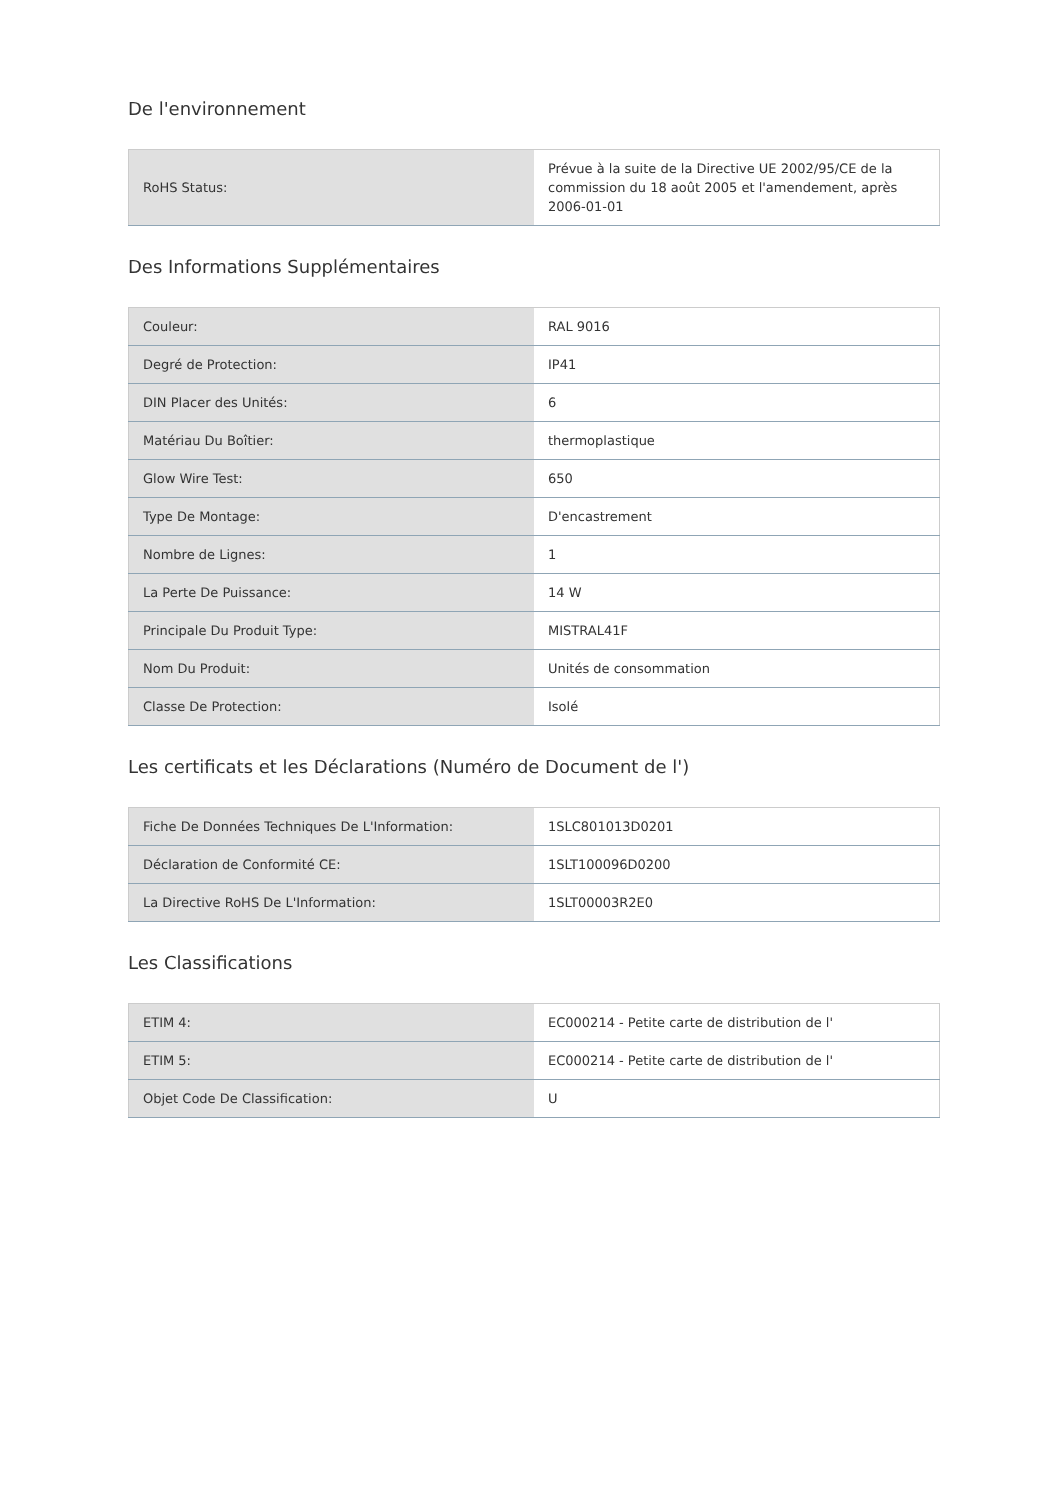De l'environnement
| RoHS Status: | Prévue à la suite de la Directive UE 2002/95/CE de la commission du 18 août 2005 et l'amendement, après 2006-01-01 |
Des Informations Supplémentaires
| Couleur: | RAL 9016 |
| Degré de Protection: | IP41 |
| DIN Placer des Unités: | 6 |
| Matériau Du Boîtier: | thermoplastique |
| Glow Wire Test: | 650 |
| Type De Montage: | D'encastrement |
| Nombre de Lignes: | 1 |
| La Perte De Puissance: | 14 W |
| Principale Du Produit Type: | MISTRAL41F |
| Nom Du Produit: | Unités de consommation |
| Classe De Protection: | Isolé |
Les certificats et les Déclarations (Numéro de Document de l')
| Fiche De Données Techniques De L'Information: | 1SLC801013D0201 |
| Déclaration de Conformité CE: | 1SLT100096D0200 |
| La Directive RoHS De L'Information: | 1SLT00003R2E0 |
Les Classifications
| ETIM 4: | EC000214 - Petite carte de distribution de l' |
| ETIM 5: | EC000214 - Petite carte de distribution de l' |
| Objet Code De Classification: | U |